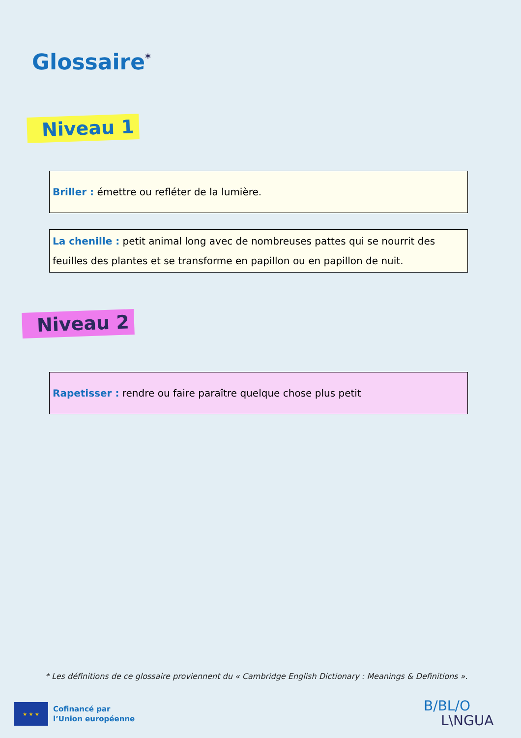Glossaire<sup>*</sup>
Niveau 1
Briller : émettre ou refléter de la lumière.
La chenille : petit animal long avec de nombreuses pattes qui se nourrit des feuilles des plantes et se transforme en papillon ou en papillon de nuit.
Niveau 2
Rapetisser : rendre ou faire paraître quelque chose plus petit
* Les définitions de ce glossaire proviennent du « Cambridge English Dictionary : Meanings & Definitions ».
★ ★ ★
Cofinancé par
l’Union européenne
B/BL/O
L\NGUA